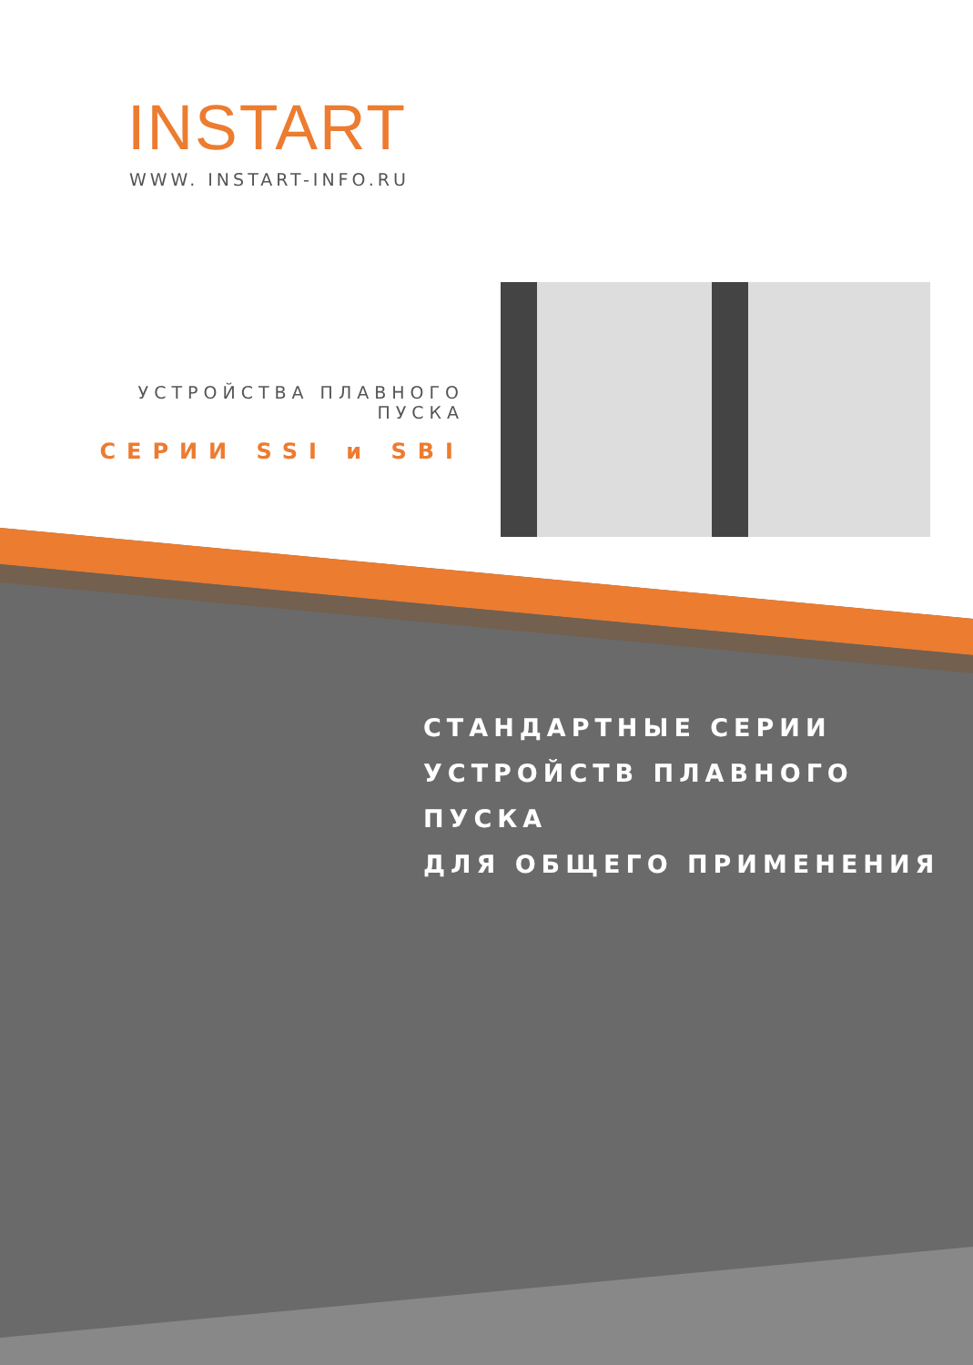INSTART
WWW. INSTART-INFO.RU
УСТРОЙСТВА ПЛАВНОГО ПУСКА
СЕРИИ SSI и SBI
СТАНДАРТНЫЕ СЕРИИ
УСТРОЙСТВ ПЛАВНОГО ПУСКА
ДЛЯ ОБЩЕГО ПРИМЕНЕНИЯ